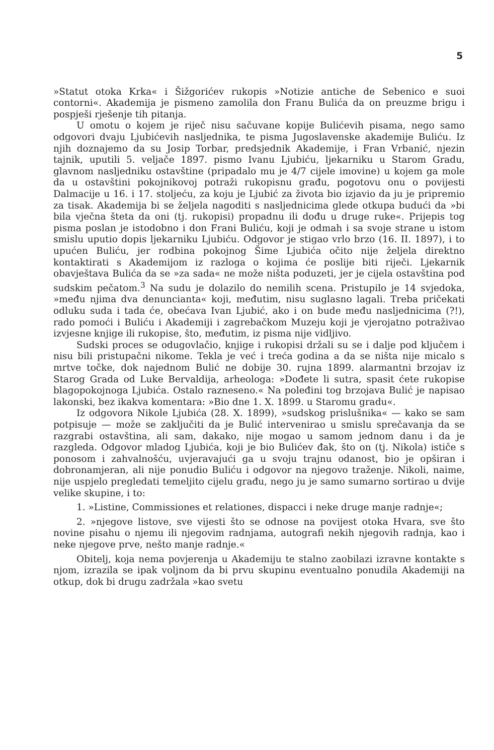5
»Statut otoka Krka« i Šižgorićev rukopis »Notizie antiche de Sebenico e suoi contorni«. Akademija je pismeno zamolila don Franu Bulića da on preuzme brigu i pospješi rješenje tih pitanja.
U omotu o kojem je riječ nisu sačuvane kopije Bulićevih pisama, nego samo odgovori dvaju Ljubićevih nasljednika, te pisma Jugoslavenske akademije Buliću. Iz njih doznajemo da su Josip Torbar, predsjednik Akademije, i Fran Vrbanić, njezin tajnik, uputili 5. veljače 1897. pismo Ivanu Ljubiću, ljekarniku u Starom Gradu, glavnom nasljedniku ostavštine (pripadalo mu je 4/7 cijele imovine) u kojem ga mole da u ostavštini pokojnikovoj potraži rukopisnu građu, pogotovu onu o povijesti Dalmacije u 16. i 17. stoljeću, za koju je Ljubić za života bio izjavio da ju je pripremio za tisak. Akademija bi se željela nagoditi s nasljednicima glede otkupa budući da »bi bila vječna šteta da oni (tj. rukopisi) propadnu ili dođu u druge ruke«. Prijepis tog pisma poslan je istodobno i don Frani Buliću, koji je odmah i sa svoje strane u istom smislu uputio dopis ljekarniku Ljubiću. Odgovor je stigao vrlo brzo (16. II. 1897), i to upućen Buliću, jer rodbina pokojnog Šime Ljubića očito nije željela direktno kontaktirati s Akademijom iz razloga o kojima će poslije biti riječi. Ljekarnik obavještava Bulića da se »za sada« ne može ništa poduzeti, jer je cijela ostavština pod sudskim pečatom.<sup>3</sup> Na sudu je dolazilo do nemilih scena. Pristupilo je 14 svjedoka, »među njima dva denuncianta« koji, međutim, nisu suglasno lagali. Treba pričekati odluku suda i tada će, obećava Ivan Ljubić, ako i on bude među nasljednicima (?!), rado pomoći i Buliću i Akademiji i zagrebačkom Muzeju koji je vjerojatno potraživao izvjesne knjige ili rukopise, što, međutim, iz pisma nije vidljivo.
Sudski proces se odugovlačio, knjige i rukopisi držali su se i dalje pod ključem i nisu bili pristupačni nikome. Tekla je već i treća godina a da se ništa nije micalo s mrtve točke, dok najednom Bulić ne dobije 30. rujna 1899. alarmantni brzojav iz Starog Grada od Luke Bervaldija, arheologa: »Dođete li sutra, spasit ćete rukopise blagopokojnoga Ljubića. Ostalo razneseno.« Na poleđini tog brzojava Bulić je napisao lakonski, bez ikakva komentara: »Bio dne 1. X. 1899. u Staromu gradu«.
Iz odgovora Nikole Ljubića (28. X. 1899), »sudskog prislušnika« — kako se sam potpisuje — može se zaključiti da je Bulić intervenirao u smislu sprečavanja da se razgrabi ostavština, ali sam, dakako, nije mogao u samom jednom danu i da je razgleda. Odgovor mladog Ljubića, koji je bio Bulićev đak, što on (tj. Nikola) ističe s ponosom i zahvalnošću, uvjeravajući ga u svoju trajnu odanost, bio je opširan i dobronamjeran, ali nije ponudio Buliću i odgovor na njegovo traženje. Nikoli, naime, nije uspjelo pregledati temeljito cijelu građu, nego ju je samo sumarno sortirao u dvije velike skupine, i to:
1. »Listine, Commissiones et relationes, dispacci i neke druge manje radnje«;
2. »njegove listove, sve vijesti što se odnose na povijest otoka Hvara, sve što novine pisahu o njemu ili njegovim radnjama, autografi nekih njegovih radnja, kao i neke njegove prve, nešto manje radnje.«
Obitelj, koja nema povjerenja u Akademiju te stalno zaobilazi izravne kontakte s njom, izrazila se ipak voljnom da bi prvu skupinu eventualno ponudila Akademiji na otkup, dok bi drugu zadržala »kao svetu